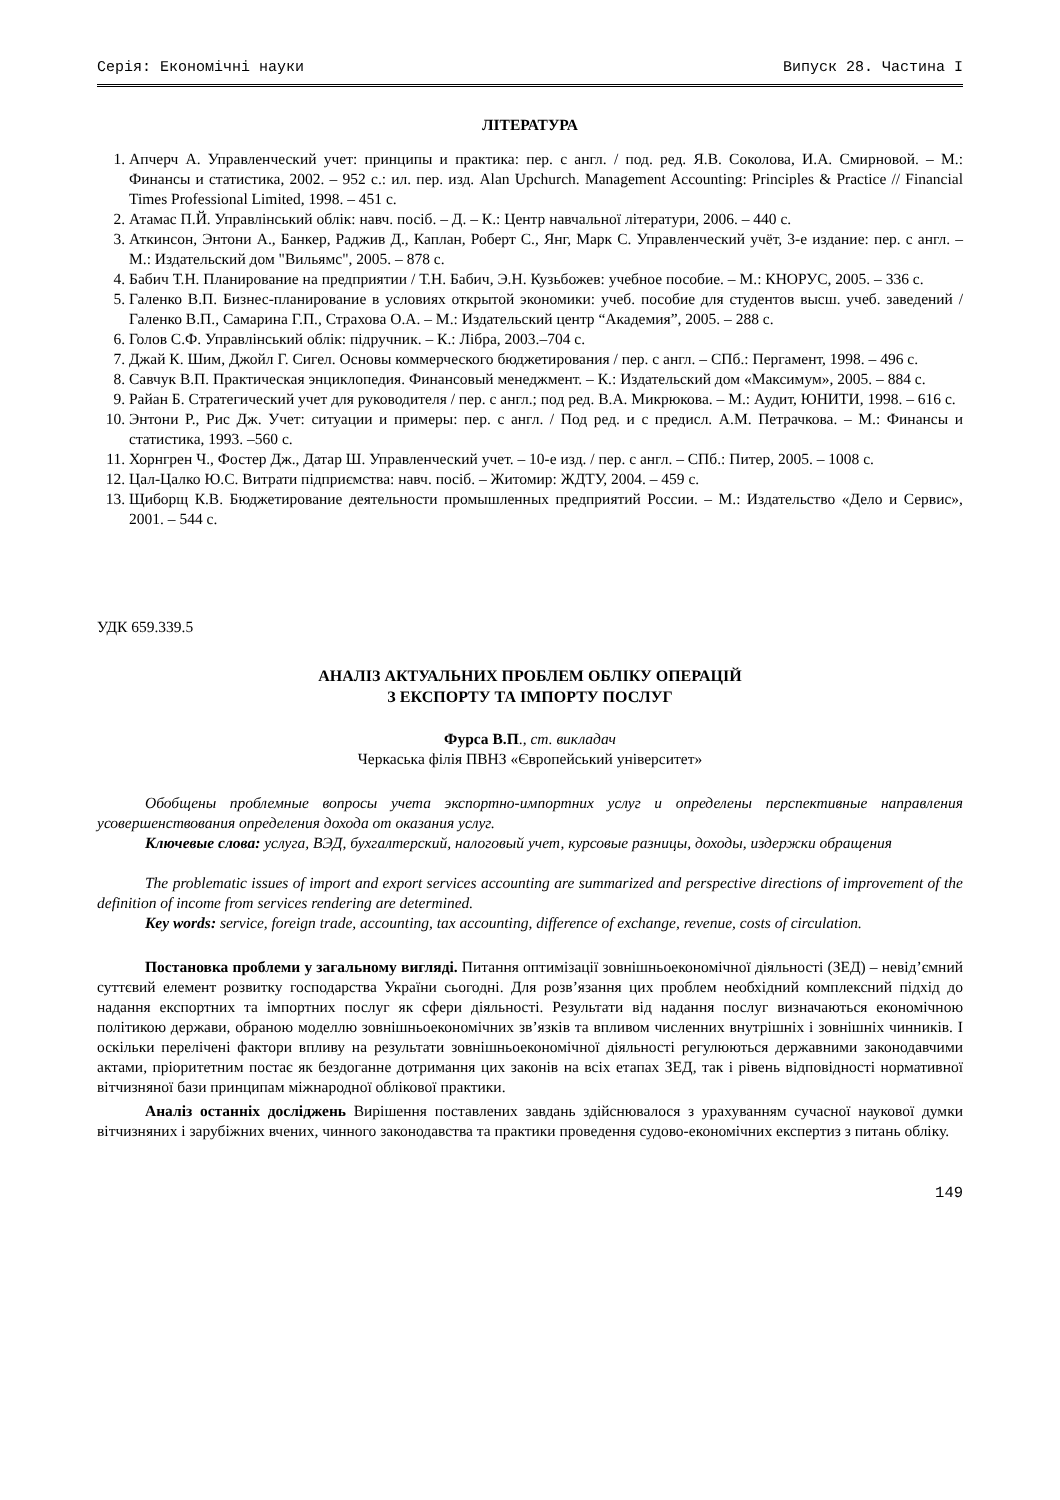Серія: Економічні науки Випуск 28. Частина I
ЛІТЕРАТУРА
1. Апчерч А. Управленческий учет: принципы и практика: пер. с англ. / под. ред. Я.В. Соколова, И.А. Смирновой. – М.: Финансы и статистика, 2002. – 952 с.: ил. пер. изд. Alan Upchurch. Management Accounting: Principles & Practice // Financial Times Professional Limited, 1998. – 451 с.
2. Атамас П.Й. Управлінський облік: навч. посіб. – Д. – К.: Центр навчальної літератури, 2006. – 440 с.
3. Аткинсон, Энтони А., Банкер, Раджив Д., Каплан, Роберт С., Янг, Марк С. Управленческий учёт, 3-е издание: пер. с англ. – М.: Издательский дом "Вильямс", 2005. – 878 с.
4. Бабич Т.Н. Планирование на предприятии / Т.Н. Бабич, Э.Н. Кузьбожев: учебное пособие. – М.: КНОРУС, 2005. – 336 с.
5. Галенко В.П. Бизнес-планирование в условиях открытой экономики: учеб. пособие для студентов высш. учеб. заведений / Галенко В.П., Самарина Г.П., Страхова О.А. – М.: Издательский центр “Академия”, 2005. – 288 с.
6. Голов С.Ф. Управлінський облік: підручник. – К.: Лібра, 2003.–704 с.
7. Джай К. Шим, Джойл Г. Сигел. Основы коммерческого бюджетирования / пер. с англ. – СПб.: Пергамент, 1998. – 496 с.
8. Савчук В.П. Практическая энциклопедия. Финансовый менеджмент. – К.: Издательский дом «Максимум», 2005. – 884 с.
9. Райан Б. Стратегический учет для руководителя / пер. с англ.; под ред. В.А. Микрюкова. – М.: Аудит, ЮНИТИ, 1998. – 616 с.
10. Энтони Р., Рис Дж. Учет: ситуации и примеры: пер. с англ. / Под ред. и с предисл. А.М. Петрачкова. – М.: Финансы и статистика, 1993. –560 с.
11. Хорнгрен Ч., Фостер Дж., Датар Ш. Управленческий учет. – 10-е изд. / пер. с англ. – СПб.: Питер, 2005. – 1008 с.
12. Цал-Цалко Ю.С. Витрати підприємства: навч. посіб. – Житомир: ЖДТУ, 2004. – 459 с.
13. Щиборщ К.В. Бюджетирование деятельности промышленных предприятий России. – М.: Издательство «Дело и Сервис», 2001. – 544 с.
УДК 659.339.5
АНАЛІЗ АКТУАЛЬНИХ ПРОБЛЕМ ОБЛІКУ ОПЕРАЦІЙ
З ЕКСПОРТУ ТА ІМПОРТУ ПОСЛУГ
Фурса В.П., ст. викладач
Черкаська філія ПВНЗ «Європейський університет»
Обобщены проблемные вопросы учета экспортно-импортних услуг и определены перспективные направления усовершенствования определения дохода от оказания услуг.
Ключевые слова: услуга, ВЭД, бухгалтерский, налоговый учет, курсовые разницы, доходы, издержки обращения
The problematic issues of import and export services accounting are summarized and perspective directions of improvement of the definition of income from services rendering are determined.
Key words: service, foreign trade, accounting, tax accounting, difference of exchange, revenue, costs of circulation.
Постановка проблеми у загальному вигляді. Питання оптимізації зовнішньоекономічної діяльності (ЗЕД) – невід’ємний суттєвий елемент розвитку господарства України сьогодні. Для розв’язання цих проблем необхідний комплексний підхід до надання експортних та імпортних послуг як сфери діяльності. Результати від надання послуг визначаються економічною політикою держави, обраною моделлю зовнішньоекономічних зв’язків та впливом численних внутрішніх і зовнішніх чинників. І оскільки перелічені фактори впливу на результати зовнішньоекономічної діяльності регулюються державними законодавчими актами, пріоритетним постає як бездоганне дотримання цих законів на всіх етапах ЗЕД, так і рівень відповідності нормативної вітчизняної бази принципам міжнародної облікової практики.
Аналіз останніх досліджень Вирішення поставлених завдань здійснювалося з урахуванням сучасної наукової думки вітчизняних і зарубіжних вчених, чинного законодавства та практики проведення судово-економічних експертиз з питань обліку.
149